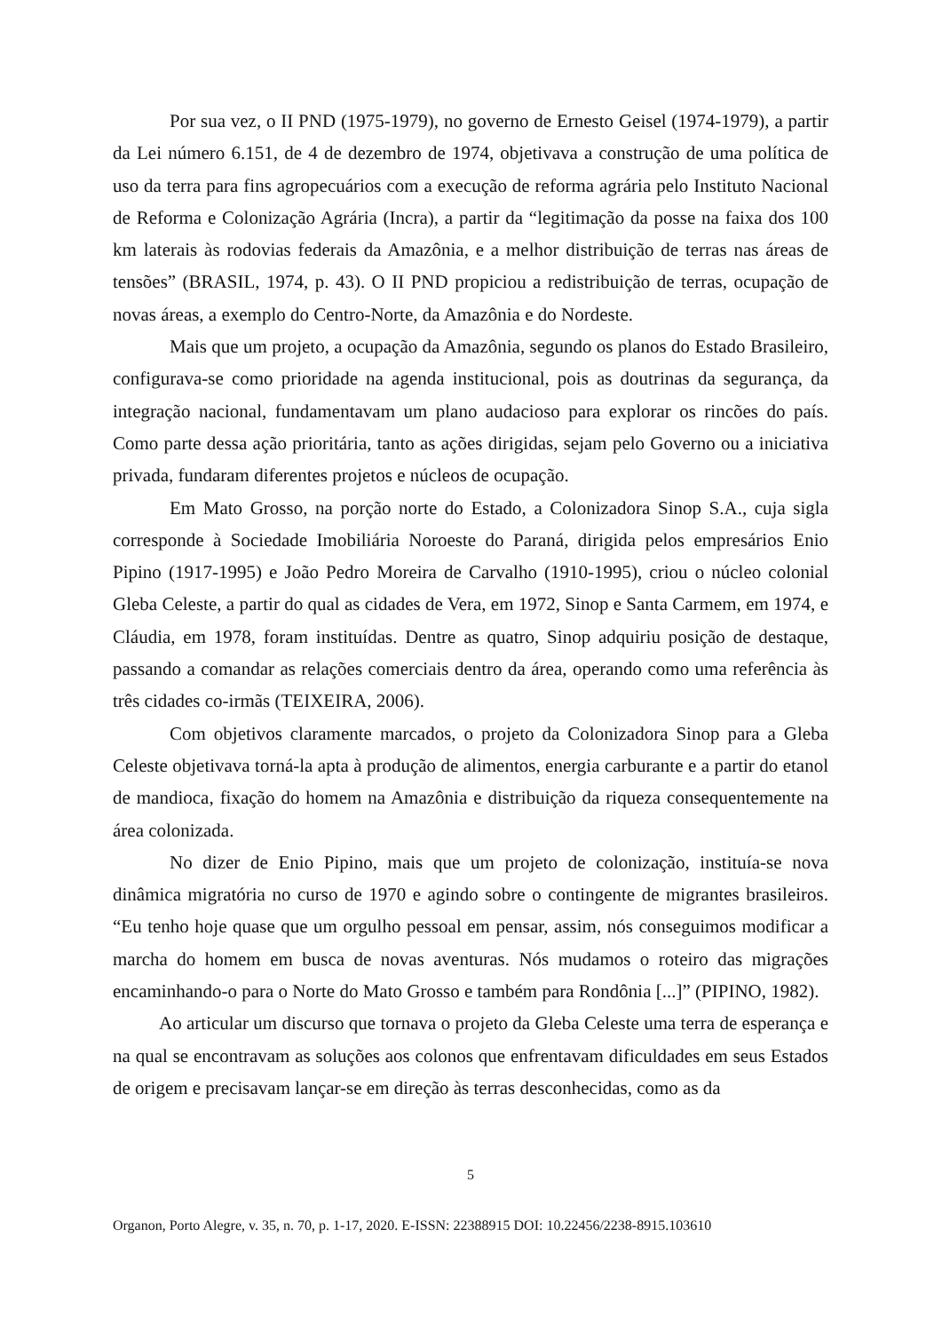Por sua vez, o II PND (1975-1979), no governo de Ernesto Geisel (1974-1979), a partir da Lei número 6.151, de 4 de dezembro de 1974, objetivava a construção de uma política de uso da terra para fins agropecuários com a execução de reforma agrária pelo Instituto Nacional de Reforma e Colonização Agrária (Incra), a partir da “legitimação da posse na faixa dos 100 km laterais às rodovias federais da Amazônia, e a melhor distribuição de terras nas áreas de tensões” (BRASIL, 1974, p. 43). O II PND propiciou a redistribuição de terras, ocupação de novas áreas, a exemplo do Centro-Norte, da Amazônia e do Nordeste.
Mais que um projeto, a ocupação da Amazônia, segundo os planos do Estado Brasileiro, configurava-se como prioridade na agenda institucional, pois as doutrinas da segurança, da integração nacional, fundamentavam um plano audacioso para explorar os rincões do país. Como parte dessa ação prioritária, tanto as ações dirigidas, sejam pelo Governo ou a iniciativa privada, fundaram diferentes projetos e núcleos de ocupação.
Em Mato Grosso, na porção norte do Estado, a Colonizadora Sinop S.A., cuja sigla corresponde à Sociedade Imobiliária Noroeste do Paraná, dirigida pelos empresários Enio Pipino (1917-1995) e João Pedro Moreira de Carvalho (1910-1995), criou o núcleo colonial Gleba Celeste, a partir do qual as cidades de Vera, em 1972, Sinop e Santa Carmem, em 1974, e Cláudia, em 1978, foram instituídas. Dentre as quatro, Sinop adquiriu posição de destaque, passando a comandar as relações comerciais dentro da área, operando como uma referência às três cidades co-irmãs (TEIXEIRA, 2006).
Com objetivos claramente marcados, o projeto da Colonizadora Sinop para a Gleba Celeste objetivava torná-la apta à produção de alimentos, energia carburante e a partir do etanol de mandioca, fixação do homem na Amazônia e distribuição da riqueza consequentemente na área colonizada.
No dizer de Enio Pipino, mais que um projeto de colonização, instituía-se nova dinâmica migratória no curso de 1970 e agindo sobre o contingente de migrantes brasileiros. “Eu tenho hoje quase que um orgulho pessoal em pensar, assim, nós conseguimos modificar a marcha do homem em busca de novas aventuras. Nós mudamos o roteiro das migrações encaminhando-o para o Norte do Mato Grosso e também para Rondônia [...]” (PIPINO, 1982).
Ao articular um discurso que tornava o projeto da Gleba Celeste uma terra de esperança e na qual se encontravam as soluções aos colonos que enfrentavam dificuldades em seus Estados de origem e precisavam lançar-se em direção às terras desconhecidas, como as da
5
Organon, Porto Alegre, v. 35, n. 70, p. 1-17, 2020. E-ISSN: 22388915 DOI: 10.22456/2238-8915.103610